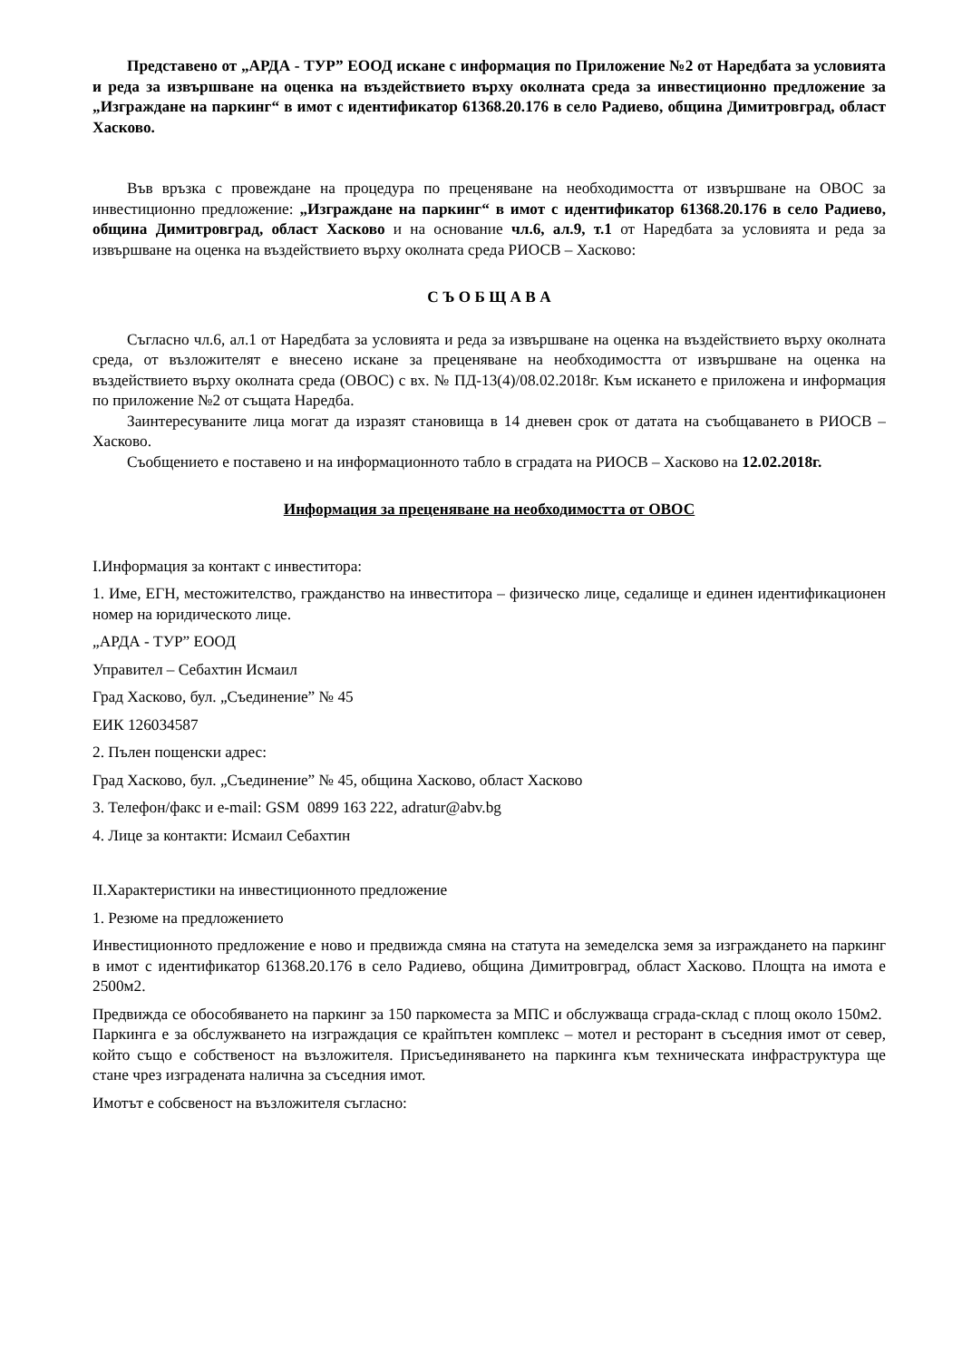Представено от „АРДА - ТУР” ЕООД искане с информация по Приложение №2 от Наредбата за условията и реда за извършване на оценка на въздействието върху околната среда за инвестиционно предложение за „Изграждане на паркинг“ в имот с идентификатор 61368.20.176 в село Радиево, община Димитровград, област Хасково.
Във връзка с провеждане на процедура по преценяване на необходимостта от извършване на ОВОС за инвестиционно предложение: „Изграждане на паркинг“ в имот с идентификатор 61368.20.176 в село Радиево, община Димитровград, област Хасково и на основание чл.6, ал.9, т.1 от Наредбата за условията и реда за извършване на оценка на въздействието върху околната среда РИОСВ – Хасково:
С Ъ О Б Щ А В А
Съгласно чл.6, ал.1 от Наредбата за условията и реда за извършване на оценка на въздействието върху околната среда, от възложителят е внесено искане за преценяване на необходимостта от извършване на оценка на въздействието върху околната среда (ОВОС) с вх. № ПД-13(4)/08.02.2018г. Към искането е приложена и информация по приложение №2 от същата Наредба.
Заинтересуваните лица могат да изразят становища в 14 дневен срок от датата на съобщаването в РИОСВ – Хасково.
Съобщението е поставено и на информационното табло в сградата на РИОСВ – Хасково на 12.02.2018г.
Информация за преценяване на необходимостта от ОВОС
I.Информация за контакт с инвеститора:
1. Име, ЕГН, местожителство, гражданство на инвеститора – физическо лице, седалище и единен идентификационен номер на юридическото лице.
„АРДА - ТУР” ЕООД
Управител – Себахтин Исмаил
Град Хасково, бул. „Съединение” № 45
ЕИК 126034587
2. Пълен пощенски адрес:
Град Хасково, бул. „Съединение” № 45, община Хасково, област Хасково
3. Телефон/факс и e-mail: GSM 0899 163 222, adratur@abv.bg
4. Лице за контакти: Исмаил Себахтин
II.Характеристики на инвестиционното предложение
1. Резюме на предложението
Инвестиционното предложение е ново и предвижда смяна на статута на земеделска земя за изграждането на паркинг в имот с идентификатор 61368.20.176 в село Радиево, община Димитровград, област Хасково. Площта на имота е 2500м2.
Предвижда се обособяването на паркинг за 150 паркоместа за МПС и обслужваща сграда-склад с площ около 150м2. Паркинга е за обслужването на изграждация се крайпътен комплекс – мотел и ресторант в съседния имот от север, който също е собственост на възложителя. Присъединяването на паркинга към техническата инфраструктура ще стане чрез изградената налична за съседния имот.
Имотът е собсвеност на възложителя съгласно: